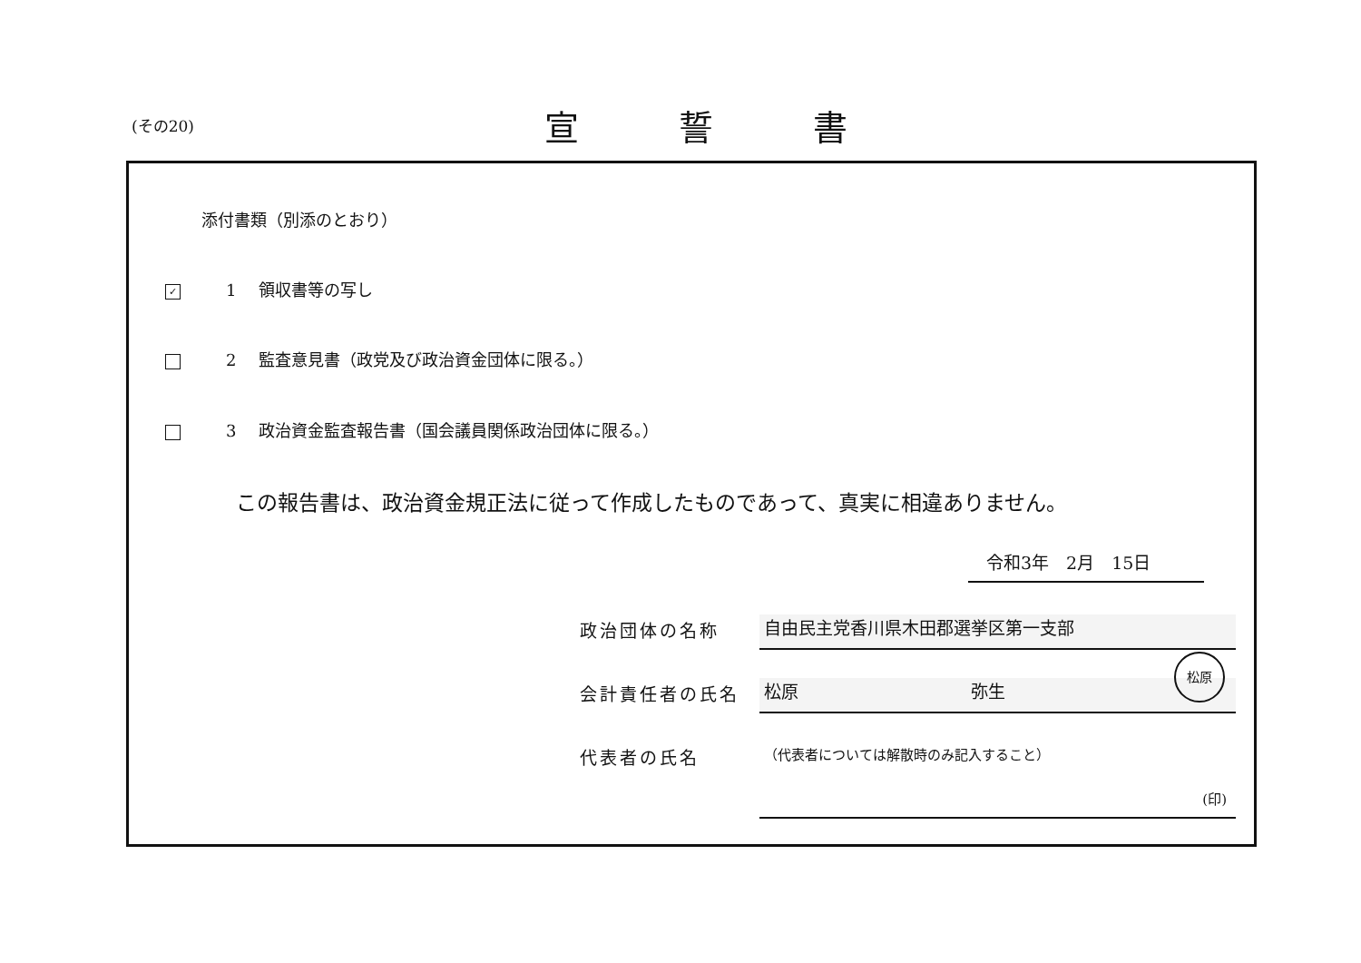(その20) 宣誓書
添付書類（別添のとおり）
✓ 1 領収書等の写し
2 監査意見書（政党及び政治資金団体に限る。）
3 政治資金監査報告書（国会議員関係政治団体に限る。）
この報告書は、政治資金規正法に従って作成したものであって、真実に相違ありません。
令和3年　2月　15日
政治団体の名称 自由民主党香川県木田郡選挙区第一支部
会計責任者の氏名 松原　　　　　　　　　　弥生
松原
代表者の氏名
（代表者については解散時のみ記入すること）
(印)